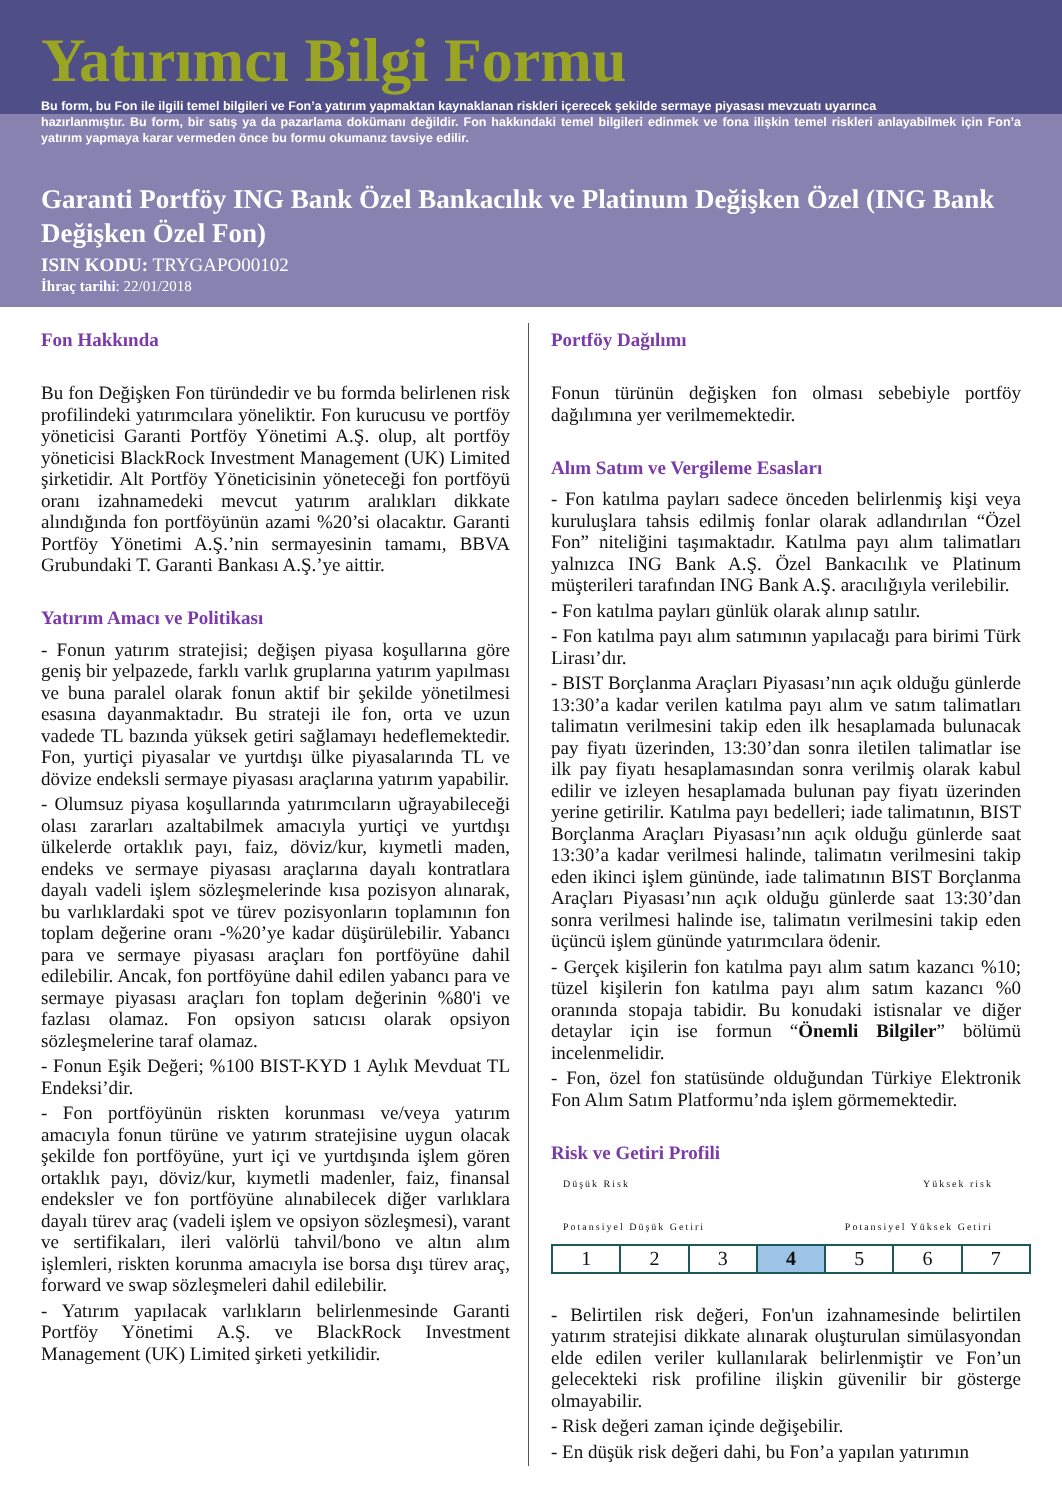Yatırımcı Bilgi Formu
Bu form, bu Fon ile ilgili temel bilgileri ve Fon’a yatırım yapmaktan kaynaklanan riskleri içerecek şekilde sermaye piyasası mevzuatı uyarınca
hazırlanmıştır. Bu form, bir satış ya da pazarlama dokümanı değildir. Fon hakkındaki temel bilgileri edinmek ve fona ilişkin temel riskleri anlayabilmek için Fon’a yatırım yapmaya karar vermeden önce bu formu okumanız tavsiye edilir.
Garanti Portföy ING Bank Özel Bankacılık ve Platinum Değişken Özel (ING Bank Değişken Özel Fon)
ISIN KODU: TRYGAPO00102
İhraç tarihi: 22/01/2018
Fon Hakkında
Bu fon Değişken Fon türündedir ve bu formda belirlenen risk profilindeki yatırımcılara yöneliktir. Fon kurucusu ve portföy yöneticisi Garanti Portföy Yönetimi A.Ş. olup, alt portföy yöneticisi BlackRock Investment Management (UK) Limited şirketidir. Alt Portföy Yöneticisinin yöneteceği fon portföyü oranı izahnamedeki mevcut yatırım aralıkları dikkate alındığında fon portföyünün azami %20’si olacaktır. Garanti Portföy Yönetimi A.Ş.’nin sermayesinin tamamı, BBVA Grubundaki T. Garanti Bankası A.Ş.’ye aittir.
Yatırım Amacı ve Politikası
- Fonun yatırım stratejisi; değişen piyasa koşullarına göre geniş bir yelpazede, farklı varlık gruplarına yatırım yapılması ve buna paralel olarak fonun aktif bir şekilde yönetilmesi esasına dayanmaktadır. Bu strateji ile fon, orta ve uzun vadede TL bazında yüksek getiri sağlamayı hedeflemektedir. Fon, yurtiçi piyasalar ve yurtdışı ülke piyasalarında TL ve dövize endeksli sermaye piyasası araçlarına yatırım yapabilir.
- Olumsuz piyasa koşullarında yatırımcıların uğrayabileceği olası zararları azaltabilmek amacıyla yurtiçi ve yurtdışı ülkelerde ortaklık payı, faiz, döviz/kur, kıymetli maden, endeks ve sermaye piyasası araçlarına dayalı kontratlara dayalı vadeli işlem sözleşmelerinde kısa pozisyon alınarak, bu varlıklardaki spot ve türev pozisyonların toplamının fon toplam değerine oranı -%20’ye kadar düşürülebilir. Yabancı para ve sermaye piyasası araçları fon portföyüne dahil edilebilir. Ancak, fon portföyüne dahil edilen yabancı para ve sermaye piyasası araçları fon toplam değerinin %80'i ve fazlası olamaz. Fon opsiyon satıcısı olarak opsiyon sözleşmelerine taraf olamaz.
- Fonun Eşik Değeri; %100 BIST-KYD 1 Aylık Mevduat TL Endeksi’dir.
- Fon portföyünün riskten korunması ve/veya yatırım amacıyla fonun türüne ve yatırım stratejisine uygun olacak şekilde fon portföyüne, yurt içi ve yurtdışında işlem gören ortaklık payı, döviz/kur, kıymetli madenler, faiz, finansal endeksler ve fon portföyüne alınabilecek diğer varlıklara dayalı türev araç (vadeli işlem ve opsiyon sözleşmesi), varant ve sertifikaları, ileri valörlü tahvil/bono ve altın alım işlemleri, riskten korunma amacıyla ise borsa dışı türev araç, forward ve swap sözleşmeleri dahil edilebilir.
- Yatırım yapılacak varlıkların belirlenmesinde Garanti Portföy Yönetimi A.Ş. ve BlackRock Investment Management (UK) Limited şirketi yetkilidir.
Portföy Dağılımı
Fonun türünün değişken fon olması sebebiyle portföy dağılımına yer verilmemektedir.
Alım Satım ve Vergileme Esasları
- Fon katılma payları sadece önceden belirlenmiş kişi veya kuruluşlara tahsis edilmiş fonlar olarak adlandırılan “Özel Fon” niteliğini taşımaktadır. Katılma payı alım talimatları yalnızca ING Bank A.Ş. Özel Bankacılık ve Platinum müşterileri tarafından ING Bank A.Ş. aracılığıyla verilebilir.
- Fon katılma payları günlük olarak alınıp satılır.
- Fon katılma payı alım satımının yapılacağı para birimi Türk Lirası’dır.
- BIST Borçlanma Araçları Piyasası’nın açık olduğu günlerde 13:30’a kadar verilen katılma payı alım ve satım talimatları talimatın verilmesini takip eden ilk hesaplamada bulunacak pay fiyatı üzerinden, 13:30’dan sonra iletilen talimatlar ise ilk pay fiyatı hesaplamasından sonra verilmiş olarak kabul edilir ve izleyen hesaplamada bulunan pay fiyatı üzerinden yerine getirilir. Katılma payı bedelleri; iade talimatının, BIST Borçlanma Araçları Piyasası’nın açık olduğu günlerde saat 13:30’a kadar verilmesi halinde, talimatın verilmesini takip eden ikinci işlem gününde, iade talimatının BIST Borçlanma Araçları Piyasası’nın açık olduğu günlerde saat 13:30’dan sonra verilmesi halinde ise, talimatın verilmesini takip eden üçüncü işlem gününde yatırımcılara ödenir.
- Gerçek kişilerin fon katılma payı alım satım kazancı %10; tüzel kişilerin fon katılma payı alım satım kazancı %0 oranında stopaja tabidir. Bu konudaki istisnalar ve diğer detaylar için ise formun “Önemli Bilgiler” bölümü incelenmelidir.
- Fon, özel fon statüsünde olduğundan Türkiye Elektronik Fon Alım Satım Platformu’nda işlem görmemektedir.
Risk ve Getiri Profili
Düşük Risk Yüksek risk
Potansiyel Düşük Getiri Potansiyel Yüksek Getiri
| 1 | 2 | 3 | 4 | 5 | 6 | 7 |
- Belirtilen risk değeri, Fon'un izahnamesinde belirtilen yatırım stratejisi dikkate alınarak oluşturulan simülasyondan elde edilen veriler kullanılarak belirlenmiştir ve Fon’un gelecekteki risk profiline ilişkin güvenilir bir gösterge olmayabilir.
- Risk değeri zaman içinde değişebilir.
- En düşük risk değeri dahi, bu Fon’a yapılan yatırımın